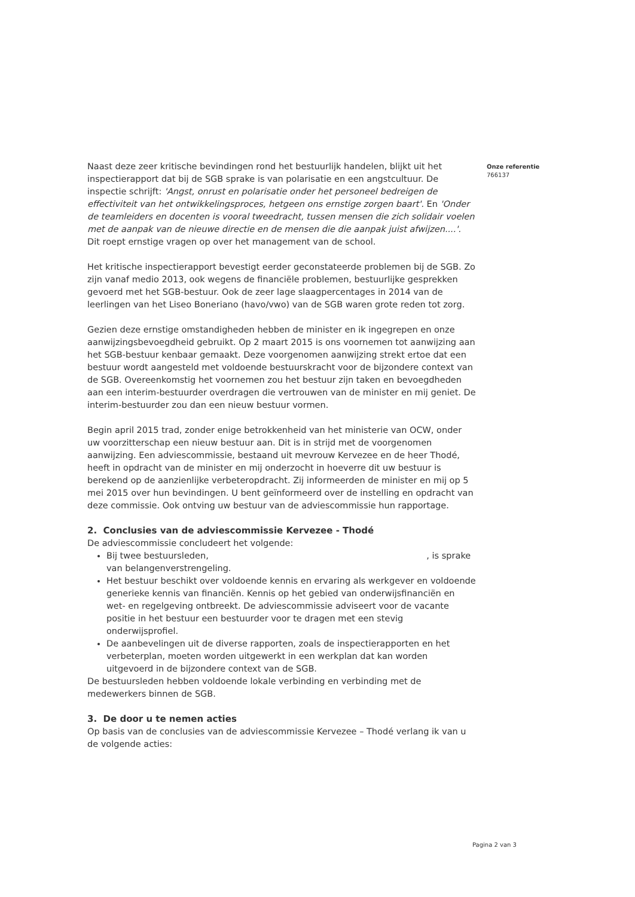Naast deze zeer kritische bevindingen rond het bestuurlijk handelen, blijkt uit het inspectierapport dat bij de SGB sprake is van polarisatie en een angstcultuur. De inspectie schrijft: 'Angst, onrust en polarisatie onder het personeel bedreigen de effectiviteit van het ontwikkelingsproces, hetgeen ons ernstige zorgen baart'. En 'Onder de teamleiders en docenten is vooral tweedracht, tussen mensen die zich solidair voelen met de aanpak van de nieuwe directie en de mensen die die aanpak juist afwijzen....'. Dit roept ernstige vragen op over het management van de school.
Het kritische inspectierapport bevestigt eerder geconstateerde problemen bij de SGB. Zo zijn vanaf medio 2013, ook wegens de financiële problemen, bestuurlijke gesprekken gevoerd met het SGB-bestuur. Ook de zeer lage slaagpercentages in 2014 van de leerlingen van het Liseo Boneriano (havo/vwo) van de SGB waren grote reden tot zorg.
Gezien deze ernstige omstandigheden hebben de minister en ik ingegrepen en onze aanwijzingsbevoegdheid gebruikt. Op 2 maart 2015 is ons voornemen tot aanwijzing aan het SGB-bestuur kenbaar gemaakt. Deze voorgenomen aanwijzing strekt ertoe dat een bestuur wordt aangesteld met voldoende bestuurskracht voor de bijzondere context van de SGB. Overeenkomstig het voornemen zou het bestuur zijn taken en bevoegdheden aan een interim-bestuurder overdragen die vertrouwen van de minister en mij geniet. De interim-bestuurder zou dan een nieuw bestuur vormen.
Begin april 2015 trad, zonder enige betrokkenheid van het ministerie van OCW, onder uw voorzitterschap een nieuw bestuur aan. Dit is in strijd met de voorgenomen aanwijzing. Een adviescommissie, bestaand uit mevrouw Kervezee en de heer Thodé, heeft in opdracht van de minister en mij onderzocht in hoeverre dit uw bestuur is berekend op de aanzienlijke verbeteropdracht. Zij informeerden de minister en mij op 5 mei 2015 over hun bevindingen. U bent geïnformeerd over de instelling en opdracht van deze commissie. Ook ontving uw bestuur van de adviescommissie hun rapportage.
2. Conclusies van de adviescommissie Kervezee - Thodé
De adviescommissie concludeert het volgende:
Bij twee bestuursleden, , is sprake van belangenverstrengeling.
Het bestuur beschikt over voldoende kennis en ervaring als werkgever en voldoende generieke kennis van financiën. Kennis op het gebied van onderwijsfinanciën en wet- en regelgeving ontbreekt. De adviescommissie adviseert voor de vacante positie in het bestuur een bestuurder voor te dragen met een stevig onderwijsprofiel.
De aanbevelingen uit de diverse rapporten, zoals de inspectierapporten en het verbeterplan, moeten worden uitgewerkt in een werkplan dat kan worden uitgevoerd in de bijzondere context van de SGB.
De bestuursleden hebben voldoende lokale verbinding en verbinding met de medewerkers binnen de SGB.
3. De door u te nemen acties
Op basis van de conclusies van de adviescommissie Kervezee – Thodé verlang ik van u de volgende acties:
Onze referentie
766137
Pagina 2 van 3